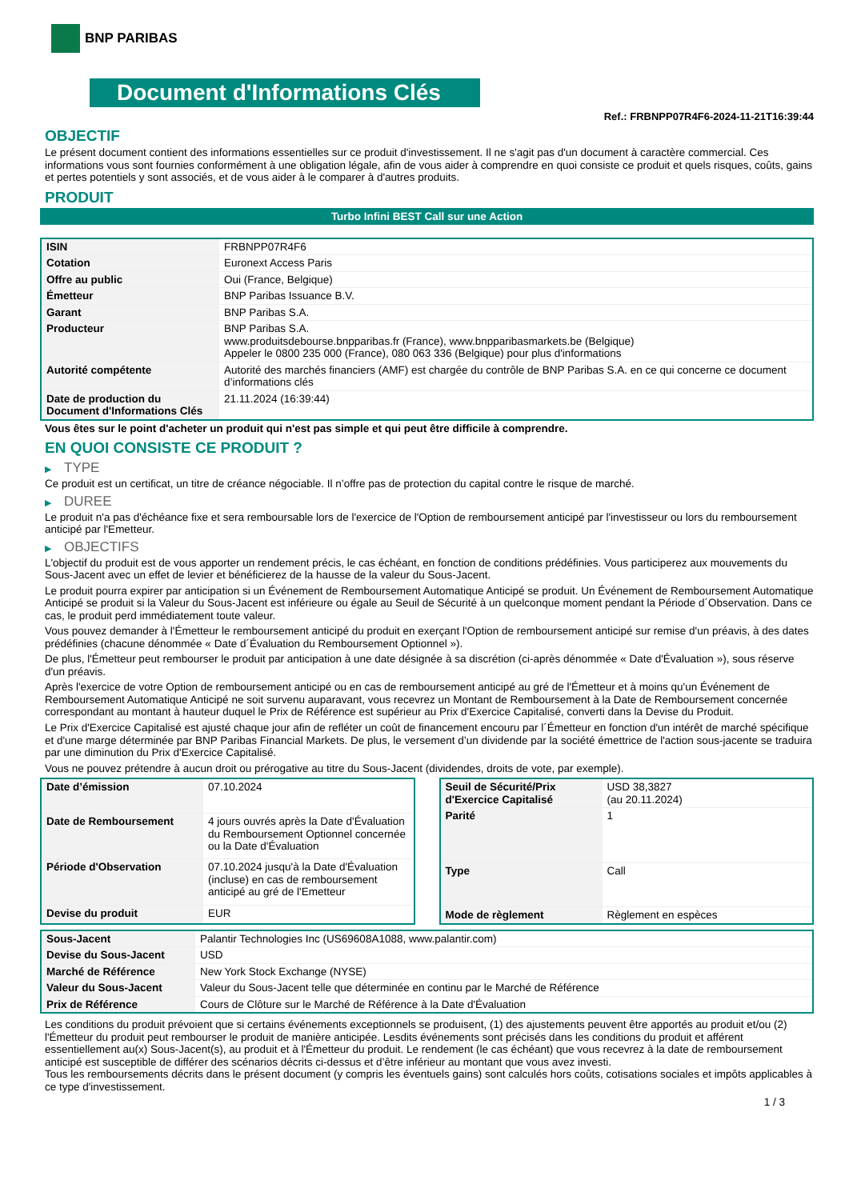BNP PARIBAS
Document d'Informations Clés
Ref.: FRBNPP07R4F6-2024-11-21T16:39:44
OBJECTIF
Le présent document contient des informations essentielles sur ce produit d'investissement. Il ne s'agit pas d'un document à caractère commercial. Ces informations vous sont fournies conformément à une obligation légale, afin de vous aider à comprendre en quoi consiste ce produit et quels risques, coûts, gains et pertes potentiels y sont associés, et de vous aider à le comparer à d'autres produits.
PRODUIT
Turbo Infini BEST Call sur une Action
| ISIN | FRBNPP07R4F6 |
| Cotation | Euronext Access Paris |
| Offre au public | Oui (France, Belgique) |
| Émetteur | BNP Paribas Issuance B.V. |
| Garant | BNP Paribas S.A. |
| Producteur | BNP Paribas S.A. www.produitsdebourse.bnpparibas.fr (France), www.bnpparibasmarkets.be (Belgique) Appeler le 0800 235 000 (France), 080 063 336 (Belgique) pour plus d'informations |
| Autorité compétente | Autorité des marchés financiers (AMF) est chargée du contrôle de BNP Paribas S.A. en ce qui concerne ce document d’informations clés |
| Date de production du Document d'Informations Clés | 21.11.2024 (16:39:44) |
Vous êtes sur le point d'acheter un produit qui n'est pas simple et qui peut être difficile à comprendre.
EN QUOI CONSISTE CE PRODUIT ?
▶ TYPE
Ce produit est un certificat, un titre de créance négociable. Il n’offre pas de protection du capital contre le risque de marché.
▶ DUREE
Le produit n'a pas d'échéance fixe et sera remboursable lors de l'exercice de l'Option de remboursement anticipé par l'investisseur ou lors du remboursement anticipé par l'Emetteur.
▶ OBJECTIFS
L'objectif du produit est de vous apporter un rendement précis, le cas échéant, en fonction de conditions prédéfinies. Vous participerez aux mouvements du Sous-Jacent avec un effet de levier et bénéficierez de la hausse de la valeur du Sous-Jacent.
Le produit pourra expirer par anticipation si un Événement de Remboursement Automatique Anticipé se produit. Un Événement de Remboursement Automatique Anticipé se produit si la Valeur du Sous-Jacent est inférieure ou égale au Seuil de Sécurité à un quelconque moment pendant la Période d´Observation. Dans ce cas, le produit perd immédiatement toute valeur.
Vous pouvez demander à l'Émetteur le remboursement anticipé du produit en exerçant l'Option de remboursement anticipé sur remise d'un préavis, à des dates prédéfinies (chacune dénommée « Date d´Évaluation du Remboursement Optionnel »).
De plus, l'Émetteur peut rembourser le produit par anticipation à une date désignée à sa discrétion (ci-après dénommée « Date d'Évaluation »), sous réserve d'un préavis.
Après l'exercice de votre Option de remboursement anticipé ou en cas de remboursement anticipé au gré de l'Émetteur et à moins qu'un Événement de Remboursement Automatique Anticipé ne soit survenu auparavant, vous recevrez un Montant de Remboursement à la Date de Remboursement concernée correspondant au montant à hauteur duquel le Prix de Référence est supérieur au Prix d'Exercice Capitalisé, converti dans la Devise du Produit.
Le Prix d'Exercice Capitalisé est ajusté chaque jour afin de refléter un coût de financement encouru par l´Émetteur en fonction d'un intérêt de marché spécifique et d'une marge déterminée par BNP Paribas Financial Markets. De plus, le versement d’un dividende par la société émettrice de l'action sous-jacente se traduira par une diminution du Prix d'Exercice Capitalisé.
Vous ne pouvez prétendre à aucun droit ou prérogative au titre du Sous-Jacent (dividendes, droits de vote, par exemple).
| Date d’émission | 07.10.2024 |
| Date de Remboursement | 4 jours ouvrés après la Date d'Évaluation du Remboursement Optionnel concernée ou la Date d'Évaluation |
| Période d'Observation | 07.10.2024 jusqu'à la Date d'Évaluation (incluse) en cas de remboursement anticipé au gré de l'Emetteur |
| Devise du produit | EUR |
| Seuil de Sécurité/Prix d'Exercice Capitalisé | USD 38,3827 (au 20.11.2024) |
| Parité | 1 |
| Type | Call |
| Mode de règlement | Règlement en espèces |
| Sous-Jacent | Palantir Technologies Inc (US69608A1088, www.palantir.com) |
| Devise du Sous-Jacent | USD |
| Marché de Référence | New York Stock Exchange (NYSE) |
| Valeur du Sous-Jacent | Valeur du Sous-Jacent telle que déterminée en continu par le Marché de Référence |
| Prix de Référence | Cours de Clôture sur le Marché de Référence à la Date d'Évaluation |
Les conditions du produit prévoient que si certains événements exceptionnels se produisent, (1) des ajustements peuvent être apportés au produit et/ou (2) l'Émetteur du produit peut rembourser le produit de manière anticipée. Lesdits événements sont précisés dans les conditions du produit et afférent essentiellement au(x) Sous-Jacent(s), au produit et à l'Émetteur du produit. Le rendement (le cas échéant) que vous recevrez à la date de remboursement anticipé est susceptible de différer des scénarios décrits ci-dessus et d’être inférieur au montant que vous avez investi.
Tous les remboursements décrits dans le présent document (y compris les éventuels gains) sont calculés hors coûts, cotisations sociales et impôts applicables à ce type d'investissement.
1 / 3